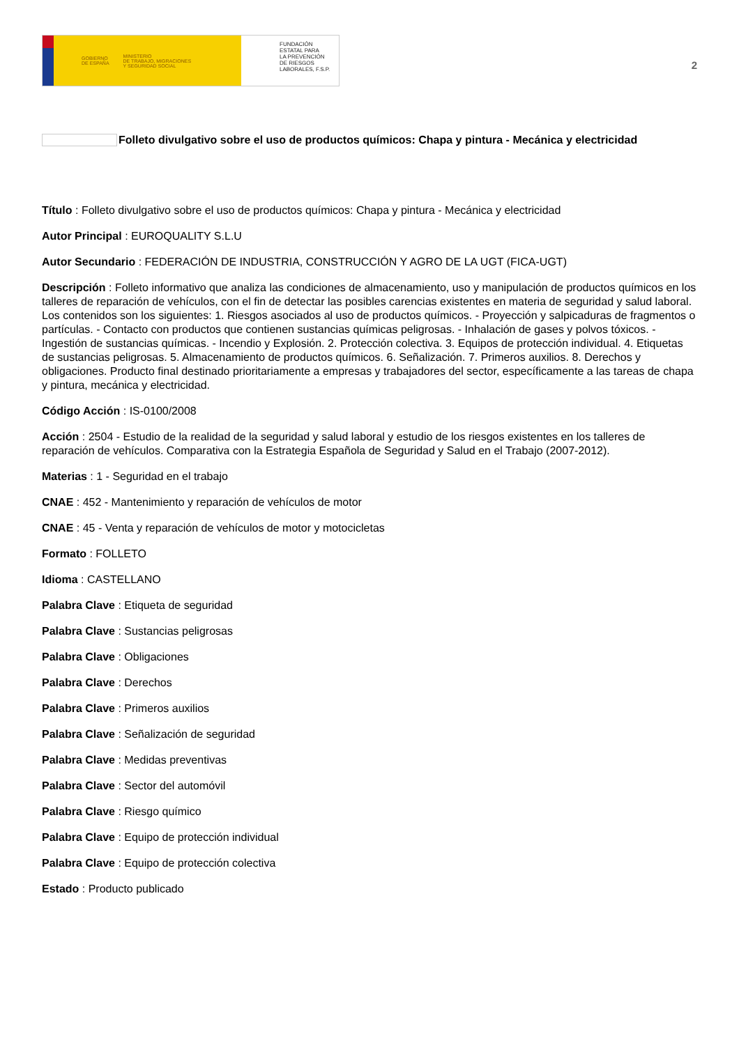GOBIERNO
DE ESPAÑA MINISTERIO
DE TRABAJO, MIGRACIONES
Y SEGURIDAD SOCIAL
FUNDACIÓN
ESTATAL PARA
LA PREVENCIÓN
DE RIESGOS
LABORALES, F.S.P.
2
Folleto divulgativo sobre el uso de productos químicos: Chapa y pintura - Mecánica y electricidad
Título : Folleto divulgativo sobre el uso de productos químicos: Chapa y pintura - Mecánica y electricidad
Autor Principal : EUROQUALITY S.L.U
Autor Secundario : FEDERACIÓN DE INDUSTRIA, CONSTRUCCIÓN Y AGRO DE LA UGT (FICA-UGT)
Descripción : Folleto informativo que analiza las condiciones de almacenamiento, uso y manipulación de productos químicos en los talleres de reparación de vehículos, con el fin de detectar las posibles carencias existentes en materia de seguridad y salud laboral. Los contenidos son los siguientes: 1. Riesgos asociados al uso de productos químicos. - Proyección y salpicaduras de fragmentos o partículas. - Contacto con productos que contienen sustancias químicas peligrosas. - Inhalación de gases y polvos tóxicos. - Ingestión de sustancias químicas. - Incendio y Explosión. 2. Protección colectiva. 3. Equipos de protección individual. 4. Etiquetas de sustancias peligrosas. 5. Almacenamiento de productos químicos. 6. Señalización. 7. Primeros auxilios. 8. Derechos y obligaciones. Producto final destinado prioritariamente a empresas y trabajadores del sector, específicamente a las tareas de chapa y pintura, mecánica y electricidad.
Código Acción : IS-0100/2008
Acción : 2504 - Estudio de la realidad de la seguridad y salud laboral y estudio de los riesgos existentes en los talleres de reparación de vehículos. Comparativa con la Estrategia Española de Seguridad y Salud en el Trabajo (2007-2012).
Materias : 1 - Seguridad en el trabajo
CNAE : 452 - Mantenimiento y reparación de vehículos de motor
CNAE : 45 - Venta y reparación de vehículos de motor y motocicletas
Formato : FOLLETO
Idioma : CASTELLANO
Palabra Clave : Etiqueta de seguridad
Palabra Clave : Sustancias peligrosas
Palabra Clave : Obligaciones
Palabra Clave : Derechos
Palabra Clave : Primeros auxilios
Palabra Clave : Señalización de seguridad
Palabra Clave : Medidas preventivas
Palabra Clave : Sector del automóvil
Palabra Clave : Riesgo químico
Palabra Clave : Equipo de protección individual
Palabra Clave : Equipo de protección colectiva
Estado : Producto publicado